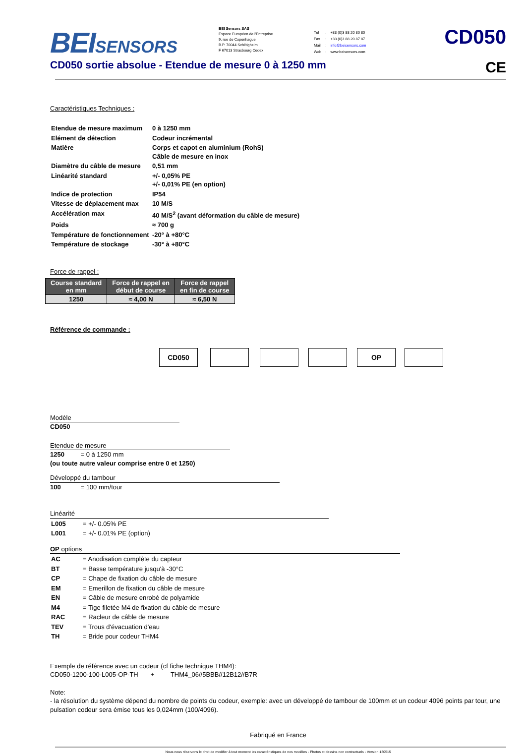BEISENSORS
BEI Sensors SAS
Espace Européen de l'Entreprise
9, rue de Copenhague
B.P. 70044 Schiltigheim
F 67013 Strasbourg Cedex
| Tél | : | +33 (0)3 88 20 80 80 |
| Fax | : | +33 (0)3 88 20 87 87 |
| Mail | : | info@beisensors.com |
| Web | : | www.beisensors.com |
CD050
CD050 sortie absolue - Etendue de mesure 0 à 1250 mm CE
Caractéristiques Techniques :
| Etendue de mesure maximum | 0 à 1250 mm |
| Elément de détection | Codeur incrémental |
| Matière | Corps et capot en aluminium (RohS) Câble de mesure en inox |
| Diamètre du câble de mesure | 0,51 mm |
| Linéarité standard | +/- 0,05% PE +/- 0,01% PE (en option) |
| Indice de protection | IP54 |
| Vitesse de déplacement max | 10 M/S |
| Accélération max | 40 M/S<sup>2</sup> (avant déformation du câble de mesure) |
| Poids | ≈ 700 g |
| Température de fonctionnement | -20° à +80°C |
| Température de stockage | -30° à +80°C |
Force de rappel :
| Course standard en mm | Force de rappel en début de course | Force de rappel en fin de course |
| --- | --- | --- |
| 1250 | ≈ 4,00 N | ≈ 6,50 N |
Référence de commande :
CD050 OP
Modèle
CD050
Etendue de mesure
1250 = 0 à 1250 mm
(ou toute autre valeur comprise entre 0 et 1250)
Développé du tambour
100 = 100 mm/tour
Linéarité
| L005 | = +/- 0.05% PE |
| L001 | = +/- 0.01% PE (option) |
OP options
| AC | = Anodisation complète du capteur |
| BT | = Basse température jusqu'à -30°C |
| CP | = Chape de fixation du câble de mesure |
| EM | = Emerillon de fixation du câble de mesure |
| EN | = Câble de mesure enrobé de polyamide |
| M4 | = Tige filetée M4 de fixation du câble de mesure |
| RAC | = Racleur de câble de mesure |
| TEV | = Trous d'évacuation d'eau |
| TH | = Bride pour codeur THM4 |
Exemple de référence avec un codeur (cf fiche technique THM4):
CD050-1200-100-L005-OP-TH + THM4_06//5BBB//12B12//B7R
Note:
- la résolution du système dépend du nombre de points du codeur, exemple: avec un développé de tambour de 100mm et un codeur 4096 points par tour, une pulsation codeur sera émise tous les 0,024mm (100/4096).
Fabriqué en France
Nous nous réservons le droit de modifier à tout moment les caractéristiques de nos modèles - Photos et dessins non contractuels - Version 130515